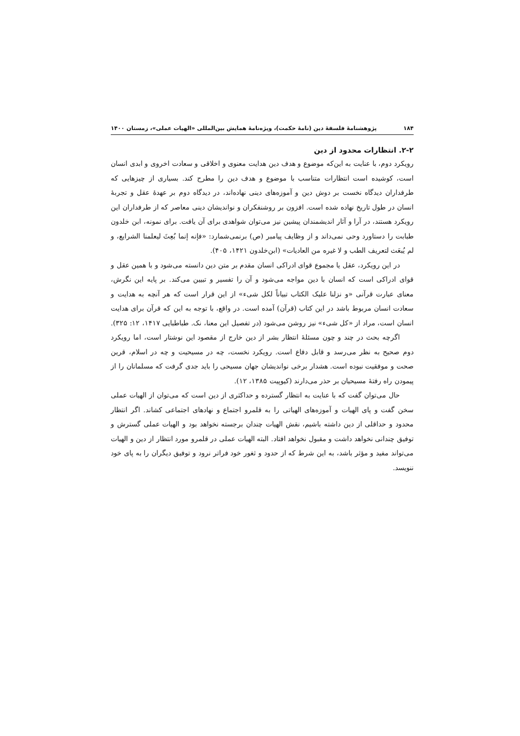۱۸۴ پژوهشنامهٔ فلسفهٔ دین (نامهٔ حکمت)، ویژه‌نامهٔ همایش بین‌المللی «الهیات عملی»، زمستان ۱۴۰۰
۲-۲. انتظارات محدود از دین
رویکرد دوم، با عنایت به این‌که موضوع و هدف دین هدایت معنوی و اخلاقی و سعادت اخروی و ابدی انسان است، کوشیده است انتظارات متناسب با موضوع و هدف دین را مطرح کند. بسیاری از چیزهایی که طرفداران دیدگاه نخست بر دوش دین و آموزه‌های دینی نهاده‌اند، در دیدگاه دوم بر عهدهٔ عقل و تجربهٔ انسان در طول تاریخ نهاده شده است. افزون بر روشنفکران و نواندیشان دینی معاصر که از طرفداران این رویکرد هستند، در آرا و آثار اندیشمندان پیشین نیز می‌توان شواهدی برای آن یافت. برای نمونه، ابن خلدون طبابت را دستاورد وحی نمی‌داند و از وظایف پیامبر (ص) برنمی‌شمارد: «فإنه إنما بُعِثَ لیعلمنا الشرایع، و لم یُبعَث لتعریف الطب و لا غیره من العادیات» (ابن‌خلدون ۱۴۲۱، ۴۰۵).
در این رویکرد، عقل یا مجموع قوای ادراکی انسان مقدم بر متن دین دانسته می‌شود و با همین عقل و قوای ادراکی است که انسان با دین مواجه می‌شود و آن را تفسیر و تبیین می‌کند. بر پایه این نگرش، معنای عبارت قرآنی «و نزلنا علیک الکتاب تبیاناً لکل شیء» از این قرار است که هر آنچه به هدایت و سعادت انسان مربوط باشد در این کتاب (قرآن) آمده است. در واقع، با توجه به این که قرآن برای هدایت انسان است، مراد از «کل شیء» نیز روشن می‌شود (در تفصیل این معنا، نک. طباطبایی ۱۴۱۷، ۱۲: ۳۲۵).
اگرچه بحث در چند و چون مسئلهٔ انتظار بشر از دین خارج از مقصود این نوشتار است، اما رویکرد دوم صحیح به نظر می‌رسد و قابل دفاع است. رویکرد نخست، چه در مسیحیت و چه در اسلام، قرین صحت و موفقیت نبوده است. هشدار برخی نواندیشان جهان مسیحی را باید جدی گرفت که مسلمانان را از پیمودن راه رفتهٔ مسیحیان بر حذر می‌دارند (کیوپیت ۱۳۸۵، ۱۲).
حال می‌توان گفت که با عنایت به انتظار گسترده و حداکثری از دین است که می‌توان از الهیات عملی سخن گفت و پای الهیات و آموزه‌های الهیاتی را به قلمرو اجتماع و نهادهای اجتماعی کشاند. اگر انتظار محدود و حداقلی از دین داشته باشیم، نقش الهیات چندان برجسته نخواهد بود و الهیات عملی گسترش و توفیق چندانی نخواهد داشت و مقبول نخواهد افتاد. البته الهیات عملی در قلمرو مورد انتظار از دین و الهیات می‌تواند مفید و مؤثر باشد، به این شرط که از حدود و ثغور خود فراتر نرود و توفیق دیگران را به پای خود ننویسد.